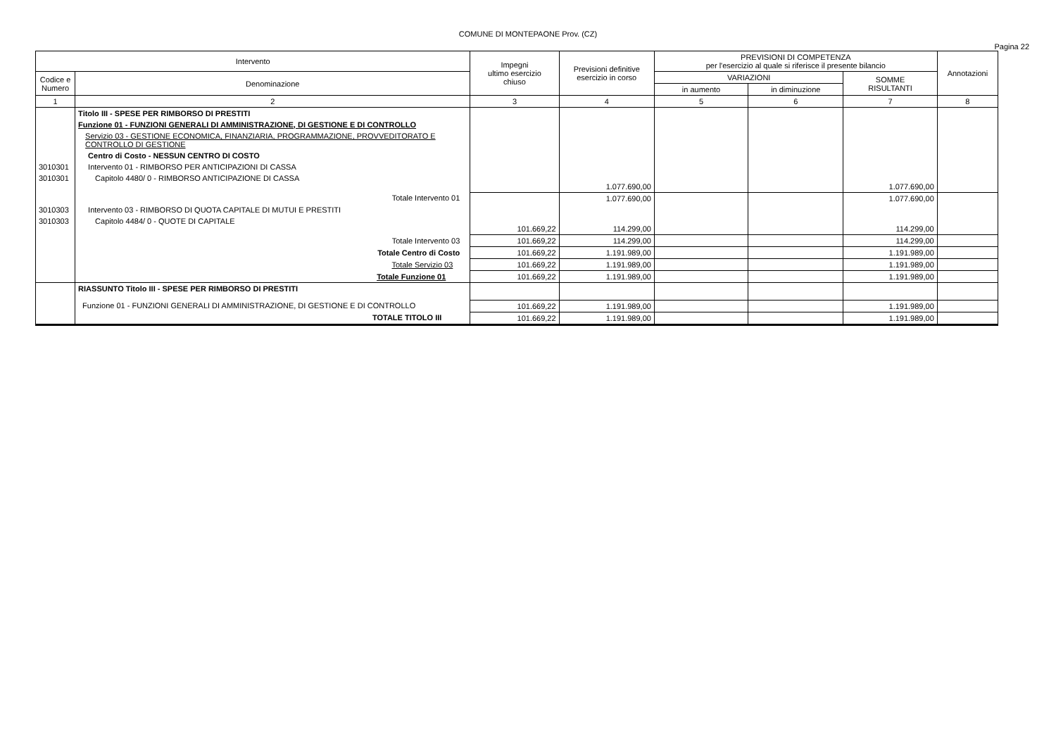COMUNE DI MONTEPAONE Prov. (CZ)
Pagina 22
| Intervento | | Impegni ultimo esercizio chiuso | Previsioni definitive esercizio in corso | PREVISIONI DI COMPETENZA per l'esercizio al quale si riferisce il presente bilancio | | | Annotazioni |
| --- | --- | --- | --- | --- | --- | --- | --- |
| Codice e Numero | Denominazione | | | VARIAZIONI | | SOMME RISULTANTI | |
| | | | | in aumento | in diminuzione | | |
| 1 | 2 | 3 | 4 | 5 | 6 | 7 | 8 |
| | Titolo III - SPESE PER RIMBORSO DI PRESTITI | | | | | | |
| | Funzione 01 - FUNZIONI GENERALI DI AMMINISTRAZIONE, DI GESTIONE E DI CONTROLLO | | | | | | |
| | Servizio 03 - GESTIONE ECONOMICA, FINANZIARIA, PROGRAMMAZIONE, PROVVEDITORATO E CONTROLLO DI GESTIONE | | | | | | |
| | Centro di Costo - NESSUN CENTRO DI COSTO | | | | | | |
| 3010301 | Intervento 01 - RIMBORSO PER ANTICIPAZIONI DI CASSA | | | | | | |
| 3010301 | Capitolo 4480/ 0 - RIMBORSO ANTICIPAZIONE DI CASSA | | 1.077.690,00 | | | 1.077.690,00 | |
| | Totale Intervento 01 | | 1.077.690,00 | | | 1.077.690,00 | |
| 3010303 | Intervento 03 - RIMBORSO DI QUOTA CAPITALE DI MUTUI E PRESTITI | | | | | | |
| 3010303 | Capitolo 4484/ 0 - QUOTE DI CAPITALE | 101.669,22 | 114.299,00 | | | 114.299,00 | |
| | Totale Intervento 03 | 101.669,22 | 114.299,00 | | | 114.299,00 | |
| | Totale Centro di Costo | 101.669,22 | 1.191.989,00 | | | 1.191.989,00 | |
| | Totale Servizio 03 | 101.669,22 | 1.191.989,00 | | | 1.191.989,00 | |
| | Totale Funzione 01 | 101.669,22 | 1.191.989,00 | | | 1.191.989,00 | |
| | RIASSUNTO Titolo III - SPESE PER RIMBORSO DI PRESTITI | | | | | | |
| | Funzione 01 - FUNZIONI GENERALI DI AMMINISTRAZIONE, DI GESTIONE E DI CONTROLLO | 101.669,22 | 1.191.989,00 | | | 1.191.989,00 | |
| | TOTALE TITOLO III | 101.669,22 | 1.191.989,00 | | | 1.191.989,00 | |